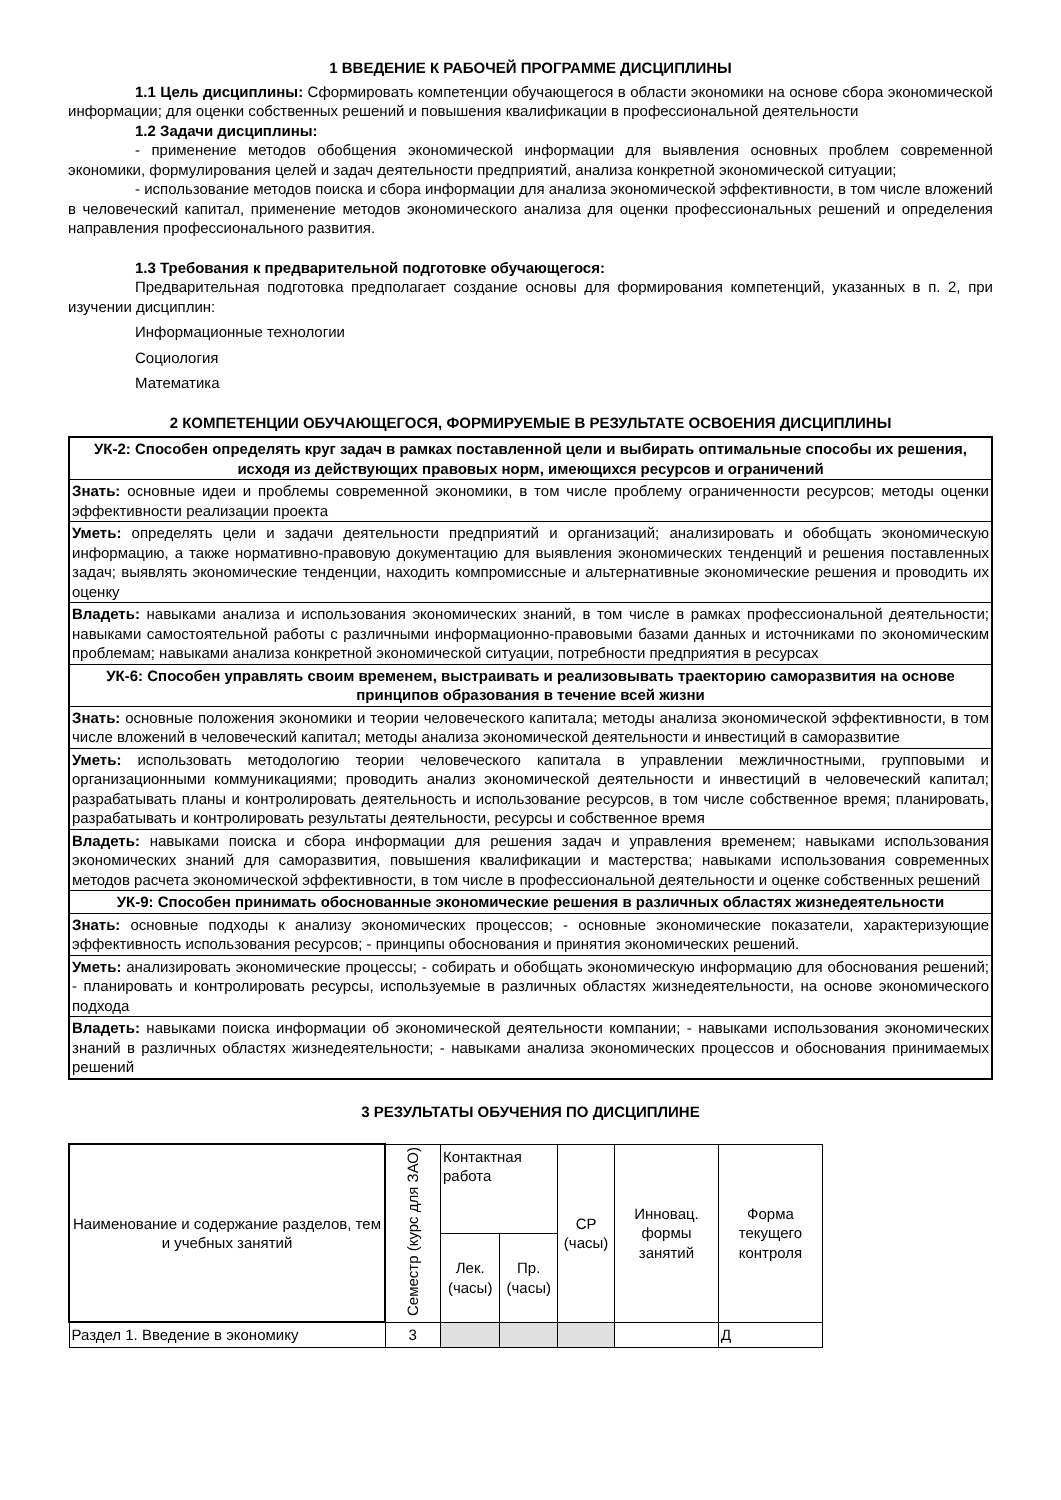1 ВВЕДЕНИЕ К РАБОЧЕЙ ПРОГРАММЕ ДИСЦИПЛИНЫ
1.1 Цель дисциплины: Сформировать компетенции обучающегося в области экономики на основе сбора экономической информации; для оценки собственных решений и повышения квалификации в профессиональной деятельности
1.2 Задачи дисциплины:
- применение методов обобщения экономической информации для выявления основных проблем современной экономики, формулирования целей и задач деятельности предприятий, анализа конкретной экономической ситуации;
- использование методов поиска и сбора информации для анализа экономической эффективности, в том числе вложений в человеческий капитал, применение методов экономического анализа для оценки профессиональных решений и определения направления профессионального развития.
1.3 Требования к предварительной подготовке обучающегося:
Предварительная подготовка предполагает создание основы для формирования компетенций, указанных в п. 2, при изучении дисциплин:
Информационные технологии
Социология
Математика
2 КОМПЕТЕНЦИИ ОБУЧАЮЩЕГОСЯ, ФОРМИРУЕМЫЕ В РЕЗУЛЬТАТЕ ОСВОЕНИЯ ДИСЦИПЛИНЫ
| УК-2: Способен определять круг задач в рамках поставленной цели и выбирать оптимальные способы их решения, исходя из действующих правовых норм, имеющихся ресурсов и ограничений |
| Знать: основные идеи и проблемы современной экономики, в том числе проблему ограниченности ресурсов; методы оценки эффективности реализации проекта |
| Уметь: определять цели и задачи деятельности предприятий и организаций; анализировать и обобщать экономическую информацию, а также нормативно-правовую документацию для выявления экономических тенденций и решения поставленных задач; выявлять экономические тенденции, находить компромиссные и альтернативные экономические решения и проводить их оценку |
| Владеть: навыками анализа и использования экономических знаний, в том числе в рамках профессиональной деятельности; навыками самостоятельной работы с различными информационно-правовыми базами данных и источниками по экономическим проблемам; навыками анализа конкретной экономической ситуации, потребности предприятия в ресурсах |
| УК-6: Способен управлять своим временем, выстраивать и реализовывать траекторию саморазвития на основе принципов образования в течение всей жизни |
| Знать: основные положения экономики и теории человеческого капитала; методы анализа экономической эффективности, в том числе вложений в человеческий капитал; методы анализа экономической деятельности и инвестиций в саморазвитие |
| Уметь: использовать методологию теории человеческого капитала в управлении межличностными, групповыми и организационными коммуникациями; проводить анализ экономической деятельности и инвестиций в человеческий капитал; разрабатывать планы и контролировать деятельность и использование ресурсов, в том числе собственное время; планировать, разрабатывать и контролировать результаты деятельности, ресурсы и собственное время |
| Владеть: навыками поиска и сбора информации для решения задач и управления временем; навыками использования экономических знаний для саморазвития, повышения квалификации и мастерства; навыками использования современных методов расчета экономической эффективности, в том числе в профессиональной деятельности и оценке собственных решений |
| УК-9: Способен принимать обоснованные экономические решения в различных областях жизнедеятельности |
| Знать: основные подходы к анализу экономических процессов; - основные экономические показатели, характеризующие эффективность использования ресурсов; - принципы обоснования и принятия экономических решений. |
| Уметь: анализировать экономические процессы; - собирать и обобщать экономическую информацию для обоснования решений; - планировать и контролировать ресурсы, используемые в различных областях жизнедеятельности, на основе экономического подхода |
| Владеть: навыками поиска информации об экономической деятельности компании; - навыками использования экономических знаний в различных областях жизнедеятельности; - навыками анализа экономических процессов и обоснования принимаемых решений |
3 РЕЗУЛЬТАТЫ ОБУЧЕНИЯ ПО ДИСЦИПЛИНЕ
| Наименование и содержание разделов, тем и учебных занятий | Семестр (курс для ЗАО) | Контактная работа | | СР (часы) | Инновац. формы занятий | Форма текущего контроля |
| --- | --- | --- | --- | --- | --- | --- |
| | | Лек. (часы) | Пр. (часы) | | | |
| Раздел 1. Введение в экономику | 3 | | | | | Д |